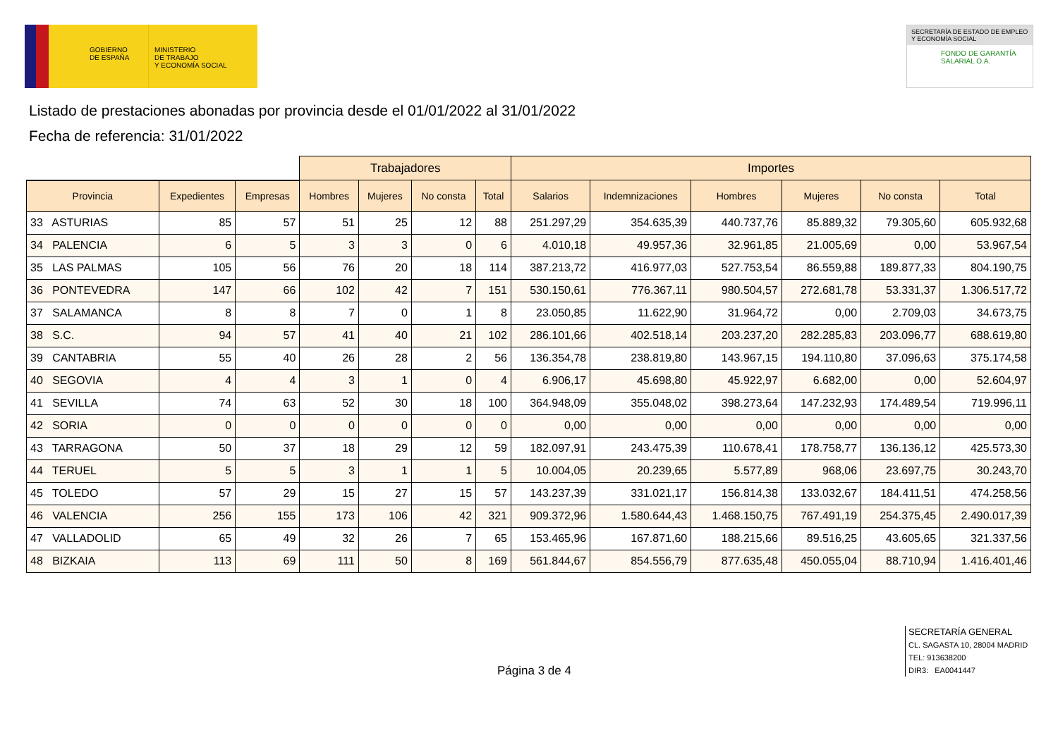GOBIERNO
DE ESPAÑA
MINISTERIO
DE TRABAJO
Y ECONOMÍA SOCIAL
SECRETARÍA DE ESTADO DE EMPLEO
Y ECONOMÍA SOCIAL
FONDO DE GARANTÍA
SALARIAL O.A.
Listado de prestaciones abonadas por provincia desde el 01/01/2022 al 31/01/2022
Fecha de referencia: 31/01/2022
| | | | Trabajadores | | | | Importes | | | | | |
| --- | --- | --- | --- | --- | --- | --- | --- | --- | --- | --- | --- | --- |
| Provincia | Expedientes | Empresas | Hombres | Mujeres | No consta | Total | Salarios | Indemnizaciones | Hombres | Mujeres | No consta | Total |
| 33 ASTURIAS | 85 | 57 | 51 | 25 | 12 | 88 | 251.297,29 | 354.635,39 | 440.737,76 | 85.889,32 | 79.305,60 | 605.932,68 |
| 34 PALENCIA | 6 | 5 | 3 | 3 | 0 | 6 | 4.010,18 | 49.957,36 | 32.961,85 | 21.005,69 | 0,00 | 53.967,54 |
| 35 LAS PALMAS | 105 | 56 | 76 | 20 | 18 | 114 | 387.213,72 | 416.977,03 | 527.753,54 | 86.559,88 | 189.877,33 | 804.190,75 |
| 36 PONTEVEDRA | 147 | 66 | 102 | 42 | 7 | 151 | 530.150,61 | 776.367,11 | 980.504,57 | 272.681,78 | 53.331,37 | 1.306.517,72 |
| 37 SALAMANCA | 8 | 8 | 7 | 0 | 1 | 8 | 23.050,85 | 11.622,90 | 31.964,72 | 0,00 | 2.709,03 | 34.673,75 |
| 38 S.C. | 94 | 57 | 41 | 40 | 21 | 102 | 286.101,66 | 402.518,14 | 203.237,20 | 282.285,83 | 203.096,77 | 688.619,80 |
| 39 CANTABRIA | 55 | 40 | 26 | 28 | 2 | 56 | 136.354,78 | 238.819,80 | 143.967,15 | 194.110,80 | 37.096,63 | 375.174,58 |
| 40 SEGOVIA | 4 | 4 | 3 | 1 | 0 | 4 | 6.906,17 | 45.698,80 | 45.922,97 | 6.682,00 | 0,00 | 52.604,97 |
| 41 SEVILLA | 74 | 63 | 52 | 30 | 18 | 100 | 364.948,09 | 355.048,02 | 398.273,64 | 147.232,93 | 174.489,54 | 719.996,11 |
| 42 SORIA | 0 | 0 | 0 | 0 | 0 | 0 | 0,00 | 0,00 | 0,00 | 0,00 | 0,00 | 0,00 |
| 43 TARRAGONA | 50 | 37 | 18 | 29 | 12 | 59 | 182.097,91 | 243.475,39 | 110.678,41 | 178.758,77 | 136.136,12 | 425.573,30 |
| 44 TERUEL | 5 | 5 | 3 | 1 | 1 | 5 | 10.004,05 | 20.239,65 | 5.577,89 | 968,06 | 23.697,75 | 30.243,70 |
| 45 TOLEDO | 57 | 29 | 15 | 27 | 15 | 57 | 143.237,39 | 331.021,17 | 156.814,38 | 133.032,67 | 184.411,51 | 474.258,56 |
| 46 VALENCIA | 256 | 155 | 173 | 106 | 42 | 321 | 909.372,96 | 1.580.644,43 | 1.468.150,75 | 767.491,19 | 254.375,45 | 2.490.017,39 |
| 47 VALLADOLID | 65 | 49 | 32 | 26 | 7 | 65 | 153.465,96 | 167.871,60 | 188.215,66 | 89.516,25 | 43.605,65 | 321.337,56 |
| 48 BIZKAIA | 113 | 69 | 111 | 50 | 8 | 169 | 561.844,67 | 854.556,79 | 877.635,48 | 450.055,04 | 88.710,94 | 1.416.401,46 |
Página 3 de 4
SECRETARÍA GENERAL
CL. SAGASTA 10, 28004 MADRID
TEL: 913638200
DIR3: EA0041447